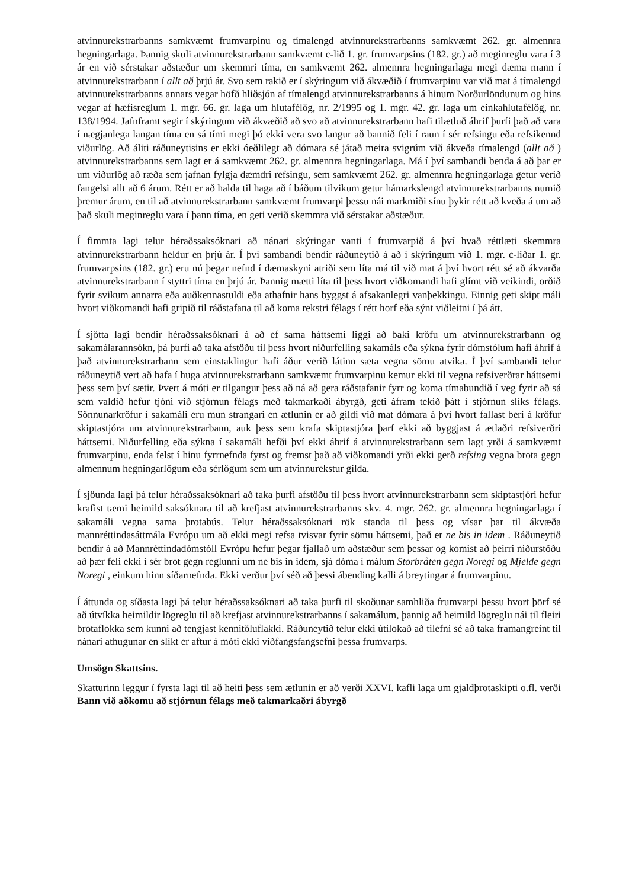atvinnurekstrarbanns samkvæmt frumvarpinu og tímalengd atvinnurekstrarbanns samkvæmt 262. gr. almennra hegningarlaga. Þannig skuli atvinnurekstrarbann samkvæmt c-lið 1. gr. frumvarpsins (182. gr.) að meginreglu vara í 3 ár en við sérstakar aðstæður um skemmri tíma, en samkvæmt 262. almennra hegningarlaga megi dæma mann í atvinnurekstrarbann í allt að þrjú ár. Svo sem rakið er í skýringum við ákvæðið í frumvarpinu var við mat á tímalengd atvinnurekstrarbanns annars vegar höfð hliðsjón af tímalengd atvinnurekstrarbanns á hinum Norðurlöndunum og hins vegar af hæfisreglum 1. mgr. 66. gr. laga um hlutafélög, nr. 2/1995 og 1. mgr. 42. gr. laga um einkahlutafélög, nr. 138/1994. Jafnframt segir í skýringum við ákvæðið að svo að atvinnurekstrarbann hafi tilætluð áhrif þurfi það að vara í nægjanlega langan tíma en sá tími megi þó ekki vera svo langur að bannið feli í raun í sér refsingu eða refsikennd viðurlög. Að áliti ráðuneytisins er ekki óeðlilegt að dómara sé játað meira svigrúm við ákveða tímalengd (allt að ) atvinnurekstrarbanns sem lagt er á samkvæmt 262. gr. almennra hegningarlaga. Má í því sambandi benda á að þar er um viðurlög að ræða sem jafnan fylgja dæmdri refsingu, sem samkvæmt 262. gr. almennra hegningarlaga getur verið fangelsi allt að 6 árum. Rétt er að halda til haga að í báðum tilvikum getur hámarkslengd atvinnurekstrarbanns numið þremur árum, en til að atvinnurekstrarbann samkvæmt frumvarpi þessu nái markmiði sínu þykir rétt að kveða á um að það skuli meginreglu vara í þann tíma, en geti verið skemmra við sérstakar aðstæður.
Í fimmta lagi telur héraðssaksóknari að nánari skýringar vanti í frumvarpið á því hvað réttlæti skemmra atvinnurekstrarbann heldur en þrjú ár. Í því sambandi bendir ráðuneytið á að í skýringum við 1. mgr. c-liðar 1. gr. frumvarpsins (182. gr.) eru nú þegar nefnd í dæmaskyni atriði sem líta má til við mat á því hvort rétt sé að ákvarða atvinnurekstrarbann í styttri tíma en þrjú ár. Þannig mætti líta til þess hvort viðkomandi hafi glímt við veikindi, orðið fyrir svikum annarra eða auðkennastuldi eða athafnir hans byggst á afsakanlegri vanþekkingu. Einnig geti skipt máli hvort viðkomandi hafi gripið til ráðstafana til að koma rekstri félags í rétt horf eða sýnt viðleitni í þá átt.
Í sjötta lagi bendir héraðssaksóknari á að ef sama háttsemi liggi að baki kröfu um atvinnurekstrarbann og sakamálarannsókn, þá þurfi að taka afstöðu til þess hvort niðurfelling sakamáls eða sýkna fyrir dómstólum hafi áhrif á það atvinnurekstrarbann sem einstaklingur hafi áður verið látinn sæta vegna sömu atvika. Í því sambandi telur ráðuneytið vert að hafa í huga atvinnurekstrarbann samkvæmt frumvarpinu kemur ekki til vegna refsiverðrar háttsemi þess sem því sætir. Þvert á móti er tilgangur þess að ná að gera ráðstafanir fyrr og koma tímabundið í veg fyrir að sá sem valdið hefur tjóni við stjórnun félags með takmarkaði ábyrgð, geti áfram tekið þátt í stjórnun slíks félags. Sönnunarkröfur í sakamáli eru mun strangari en ætlunin er að gildi við mat dómara á því hvort fallast beri á kröfur skiptastjóra um atvinnurekstrarbann, auk þess sem krafa skiptastjóra þarf ekki að byggjast á ætlaðri refsiverðri háttsemi. Niðurfelling eða sýkna í sakamáli hefði því ekki áhrif á atvinnurekstrarbann sem lagt yrði á samkvæmt frumvarpinu, enda felst í hinu fyrrnefnda fyrst og fremst það að viðkomandi yrði ekki gerð refsing vegna brota gegn almennum hegningarlögum eða sérlögum sem um atvinnurekstur gilda.
Í sjöunda lagi þá telur héraðssaksóknari að taka þurfi afstöðu til þess hvort atvinnurekstrarbann sem skiptastjóri hefur krafist tæmi heimild saksóknara til að krefjast atvinnurekstrarbanns skv. 4. mgr. 262. gr. almennra hegningarlaga í sakamáli vegna sama þrotabús. Telur héraðssaksóknari rök standa til þess og vísar þar til ákvæða mannréttindasáttmála Evrópu um að ekki megi refsa tvisvar fyrir sömu háttsemi, það er ne bis in idem . Ráðuneytið bendir á að Mannréttindadómstóll Evrópu hefur þegar fjallað um aðstæður sem þessar og komist að þeirri niðurstöðu að þær feli ekki í sér brot gegn reglunni um ne bis in idem, sjá dóma í málum Storbråten gegn Noregi og Mjelde gegn Noregi , einkum hinn síðarnefnda. Ekki verður því séð að þessi ábending kalli á breytingar á frumvarpinu.
Í áttunda og síðasta lagi þá telur héraðssaksóknari að taka þurfi til skoðunar samhliða frumvarpi þessu hvort þörf sé að útvíkka heimildir lögreglu til að krefjast atvinnurekstrarbanns í sakamálum, þannig að heimild lögreglu nái til fleiri brotaflokka sem kunni að tengjast kennitöluflakki. Ráðuneytið telur ekki útilokað að tilefni sé að taka framangreint til nánari athugunar en slíkt er aftur á móti ekki viðfangsfangsefni þessa frumvarps.
Umsögn Skattsins.
Skatturinn leggur í fyrsta lagi til að heiti þess sem ætlunin er að verði XXVI. kafli laga um gjaldþrotaskipti o.fl. verði Bann við aðkomu að stjórnun félags með takmarkaðri ábyrgð